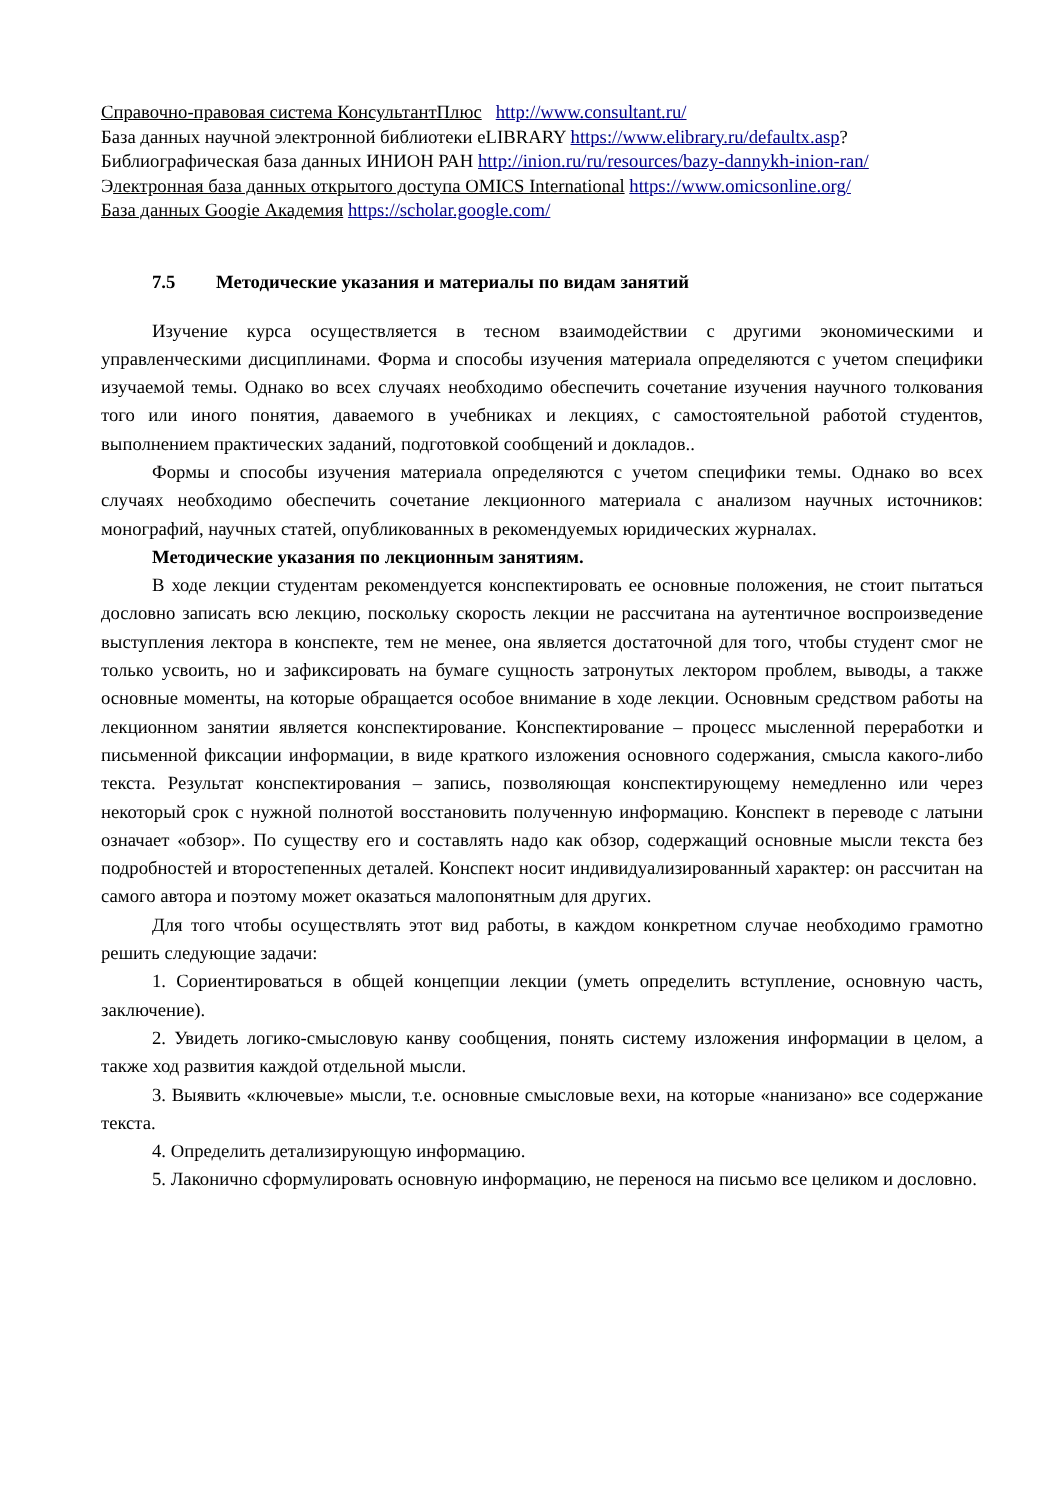Справочно-правовая система КонсультантПлюс http://www.consultant.ru/
База данных научной электронной библиотеки eLIBRARY https://www.elibrary.ru/defaultx.asp?
Библиографическая база данных ИНИОН РАН http://inion.ru/ru/resources/bazy-dannykh-inion-ran/
Электронная база данных открытого доступа OMICS International https://www.omicsonline.org/
База данных Googie Академия https://scholar.google.com/
7.5 Методические указания и материалы по видам занятий
Изучение курса осуществляется в тесном взаимодействии с другими экономическими и управленческими дисциплинами. Форма и способы изучения материала определяются с учетом специфики изучаемой темы. Однако во всех случаях необходимо обеспечить сочетание изучения научного толкования того или иного понятия, даваемого в учебниках и лекциях, с самостоятельной работой студентов, выполнением практических заданий, подготовкой сообщений и докладов..
Формы и способы изучения материала определяются с учетом специфики темы. Однако во всех случаях необходимо обеспечить сочетание лекционного материала с анализом научных источников: монографий, научных статей, опубликованных в рекомендуемых юридических журналах.
Методические указания по лекционным занятиям.
В ходе лекции студентам рекомендуется конспектировать ее основные положения, не стоит пытаться дословно записать всю лекцию, поскольку скорость лекции не рассчитана на аутентичное воспроизведение выступления лектора в конспекте, тем не менее, она является достаточной для того, чтобы студент смог не только усвоить, но и зафиксировать на бумаге сущность затронутых лектором проблем, выводы, а также основные моменты, на которые обращается особое внимание в ходе лекции. Основным средством работы на лекционном занятии является конспектирование. Конспектирование – процесс мысленной переработки и письменной фиксации информации, в виде краткого изложения основного содержания, смысла какого-либо текста. Результат конспектирования – запись, позволяющая конспектирующему немедленно или через некоторый срок с нужной полнотой восстановить полученную информацию. Конспект в переводе с латыни означает «обзор». По существу его и составлять надо как обзор, содержащий основные мысли текста без подробностей и второстепенных деталей. Конспект носит индивидуализированный характер: он рассчитан на самого автора и поэтому может оказаться малопонятным для других.
Для того чтобы осуществлять этот вид работы, в каждом конкретном случае необходимо грамотно решить следующие задачи:
1. Сориентироваться в общей концепции лекции (уметь определить вступление, основную часть, заключение).
2. Увидеть логико-смысловую канву сообщения, понять систему изложения информации в целом, а также ход развития каждой отдельной мысли.
3. Выявить «ключевые» мысли, т.е. основные смысловые вехи, на которые «нанизано» все содержание текста.
4. Определить детализирующую информацию.
5. Лаконично сформулировать основную информацию, не перенося на письмо все целиком и дословно.